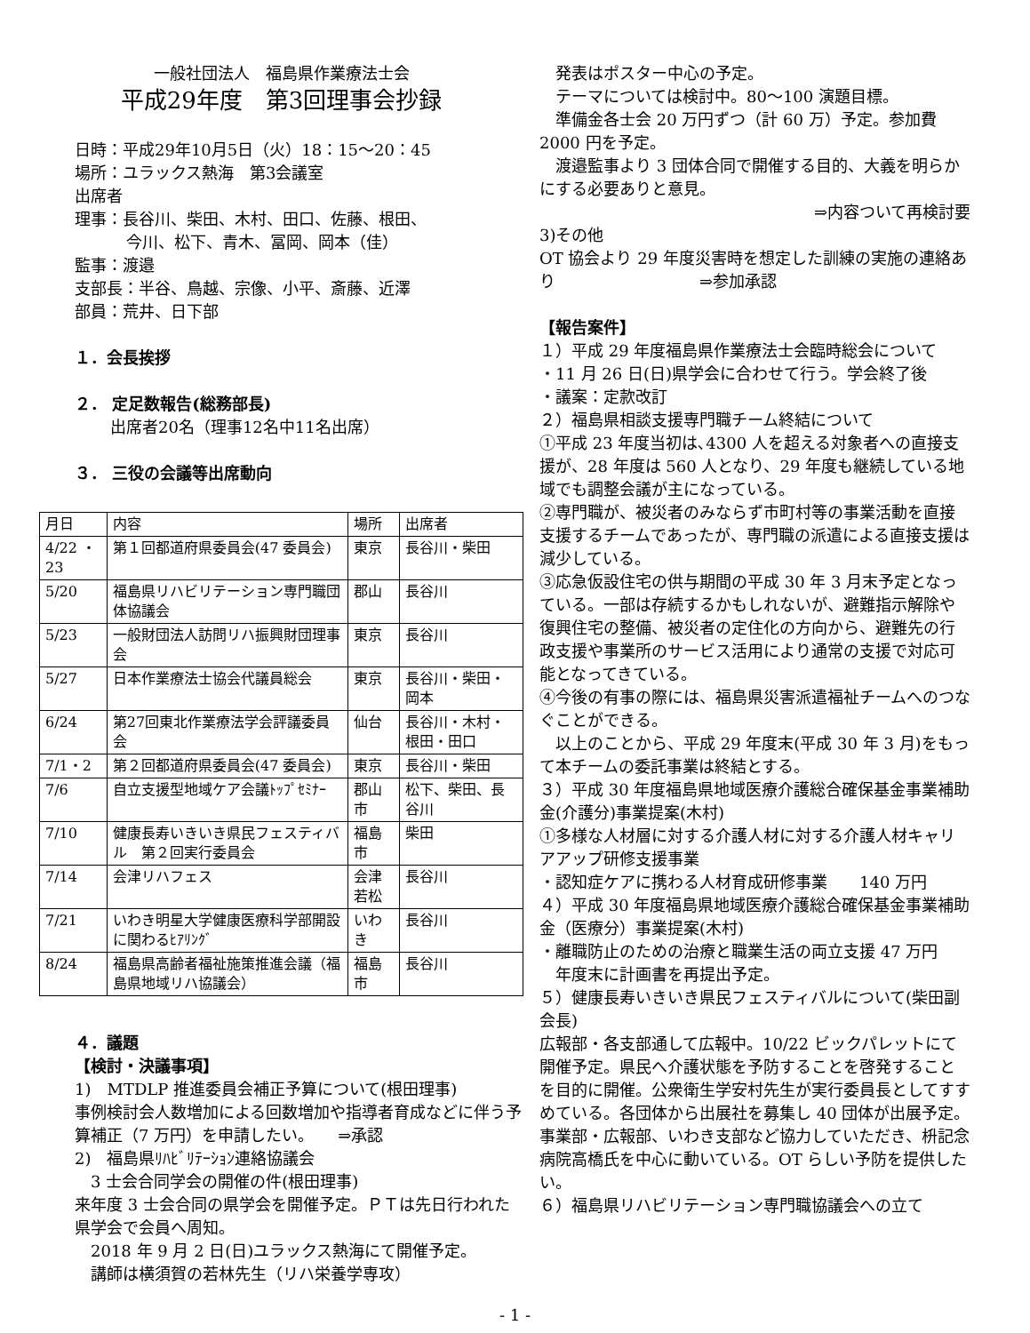一般社団法人　福島県作業療法士会
平成29年度　第3回理事会抄録
日時：平成29年10月5日（火）18：15～20：45
場所：ユラックス熱海　第3会議室
出席者
理事：長谷川、柴田、木村、田口、佐藤、根田、
今川、松下、青木、冨岡、岡本（佳）
監事：渡邉
支部長：半谷、鳥越、宗像、小平、斎藤、近澤
部員：荒井、日下部
１．会長挨拶
２． 定足数報告(総務部長)
出席者20名（理事12名中11名出席）
３． 三役の会議等出席動向
| 月日 | 内容 | 場所 | 出席者 |
| 4/22 ・23 | 第１回都道府県委員会(47 委員会) | 東京 | 長谷川・柴田 |
| 5/20 | 福島県リハビリテーション専門職団体協議会 | 郡山 | 長谷川 |
| 5/23 | 一般財団法人訪問リハ振興財団理事会 | 東京 | 長谷川 |
| 5/27 | 日本作業療法士協会代議員総会 | 東京 | 長谷川・柴田・岡本 |
| 6/24 | 第27回東北作業療法学会評議委員会 | 仙台 | 長谷川・木村・根田・田口 |
| 7/1・2 | 第２回都道府県委員会(47 委員会) | 東京 | 長谷川・柴田 |
| 7/6 | 自立支援型地域ケア会議ﾄｯﾌﾟｾﾐﾅｰ | 郡山市 | 松下、柴田、長谷川 |
| 7/10 | 健康長寿いきいき県民フェスティバル 第２回実行委員会 | 福島市 | 柴田 |
| 7/14 | 会津リハフェス | 会津若松 | 長谷川 |
| 7/21 | いわき明星大学健康医療科学部開設に関わるﾋｱﾘﾝｸﾞ | いわき | 長谷川 |
| 8/24 | 福島県高齢者福祉施策推進会議（福島県地域リハ協議会） | 福島市 | 長谷川 |
４．議題
【検討・決議事項】
1)　MTDLP 推進委員会補正予算について(根田理事)
事例検討会人数増加による回数増加や指導者育成などに伴う予算補正（7 万円）を申請したい。　　⇒承認
2)　福島県ﾘﾊﾋﾞﾘﾃｰｼｮﾝ連絡協議会
　3 士会合同学会の開催の件(根田理事)
来年度 3 士会合同の県学会を開催予定。ＰＴは先日行われた県学会で会員へ周知。
　2018 年 9 月 2 日(日)ユラックス熱海にて開催予定。
　講師は横須賀の若林先生（リハ栄養学専攻）
　発表はポスター中心の予定。
　テーマについては検討中。80～100 演題目標。
　準備金各士会 20 万円ずつ（計 60 万）予定。参加費 2000 円を予定。
　渡邉監事より 3 団体合同で開催する目的、大義を明らかにする必要ありと意見。
⇒内容ついて再検討要
3)その他
OT 協会より 29 年度災害時を想定した訓練の実施の連絡あり　　　　　　　　　⇒参加承認
【報告案件】
１）平成 29 年度福島県作業療法士会臨時総会について
・11 月 26 日(日)県学会に合わせて行う。学会終了後
・議案：定款改訂
２）福島県相談支援専門職チーム終結について
①平成 23 年度当初は､4300 人を超える対象者への直接支援が、28 年度は 560 人となり、29 年度も継続している地域でも調整会議が主になっている。
②専門職が、被災者のみならず市町村等の事業活動を直接支援するチームであったが、専門職の派遣による直接支援は減少している。
③応急仮設住宅の供与期間の平成 30 年 3 月末予定となっている。一部は存続するかもしれないが、避難指示解除や復興住宅の整備、被災者の定住化の方向から、避難先の行政支援や事業所のサービス活用により通常の支援で対応可能となってきている。
④今後の有事の際には、福島県災害派遣福祉チームへのつなぐことができる。
　以上のことから、平成 29 年度末(平成 30 年 3 月)をもって本チームの委託事業は終結とする。
３）平成 30 年度福島県地域医療介護総合確保基金事業補助金(介護分)事業提案(木村)
①多様な人材層に対する介護人材に対する介護人材キャリアアップ研修支援事業
・認知症ケアに携わる人材育成研修事業　　140 万円
４）平成 30 年度福島県地域医療介護総合確保基金事業補助金（医療分）事業提案(木村)
・離職防止のための治療と職業生活の両立支援 47 万円
　年度末に計画書を再提出予定。
５）健康長寿いきいき県民フェスティバルについて(柴田副会長)
広報部・各支部通して広報中。10/22 ビックパレットにて開催予定。県民へ介護状態を予防することを啓発することを目的に開催。公衆衛生学安村先生が実行委員長としてすすめている。各団体から出展社を募集し 40 団体が出展予定。
事業部・広報部、いわき支部など協力していただき、枡記念病院高橋氏を中心に動いている。OT らしい予防を提供したい。
６）福島県リハビリテーション専門職協議会への立て
- 1 -